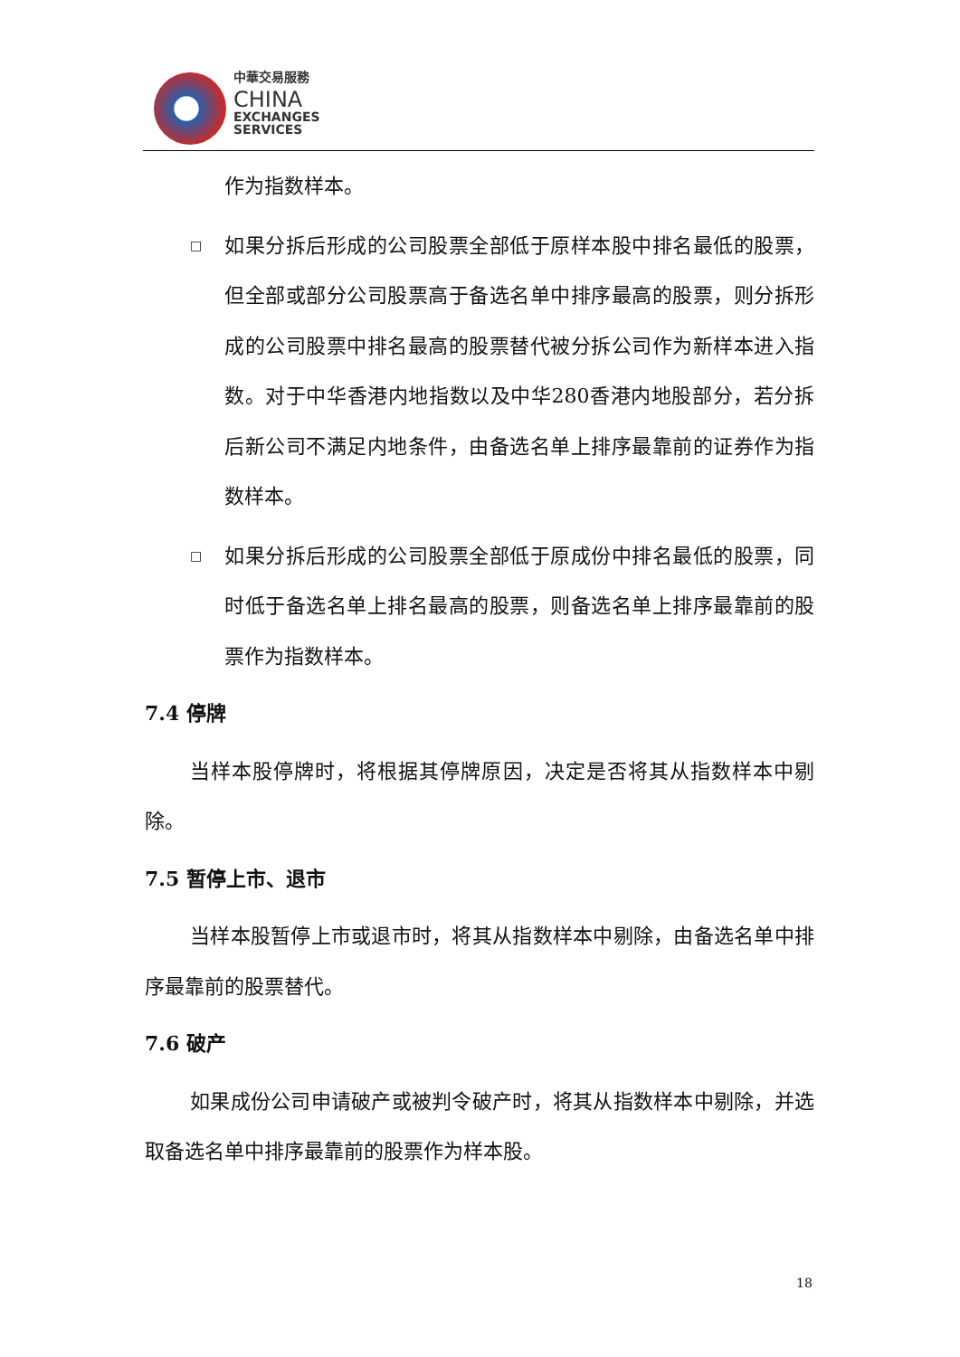中華交易服務
CHINA
EXCHANGES
SERVICES
作为指数样本。
□
如果分拆后形成的公司股票全部低于原样本股中排名最低的股票，但全部或部分公司股票高于备选名单中排序最高的股票，则分拆形成的公司股票中排名最高的股票替代被分拆公司作为新样本进入指数。对于中华香港内地指数以及中华280香港内地股部分，若分拆后新公司不满足内地条件，由备选名单上排序最靠前的证券作为指数样本。
□
如果分拆后形成的公司股票全部低于原成份中排名最低的股票，同时低于备选名单上排名最高的股票，则备选名单上排序最靠前的股票作为指数样本。
7.4 停牌
当样本股停牌时，将根据其停牌原因，决定是否将其从指数样本中剔除。
7.5 暂停上市、退市
当样本股暂停上市或退市时，将其从指数样本中剔除，由备选名单中排序最靠前的股票替代。
7.6 破产
如果成份公司申请破产或被判令破产时，将其从指数样本中剔除，并选取备选名单中排序最靠前的股票作为样本股。
18